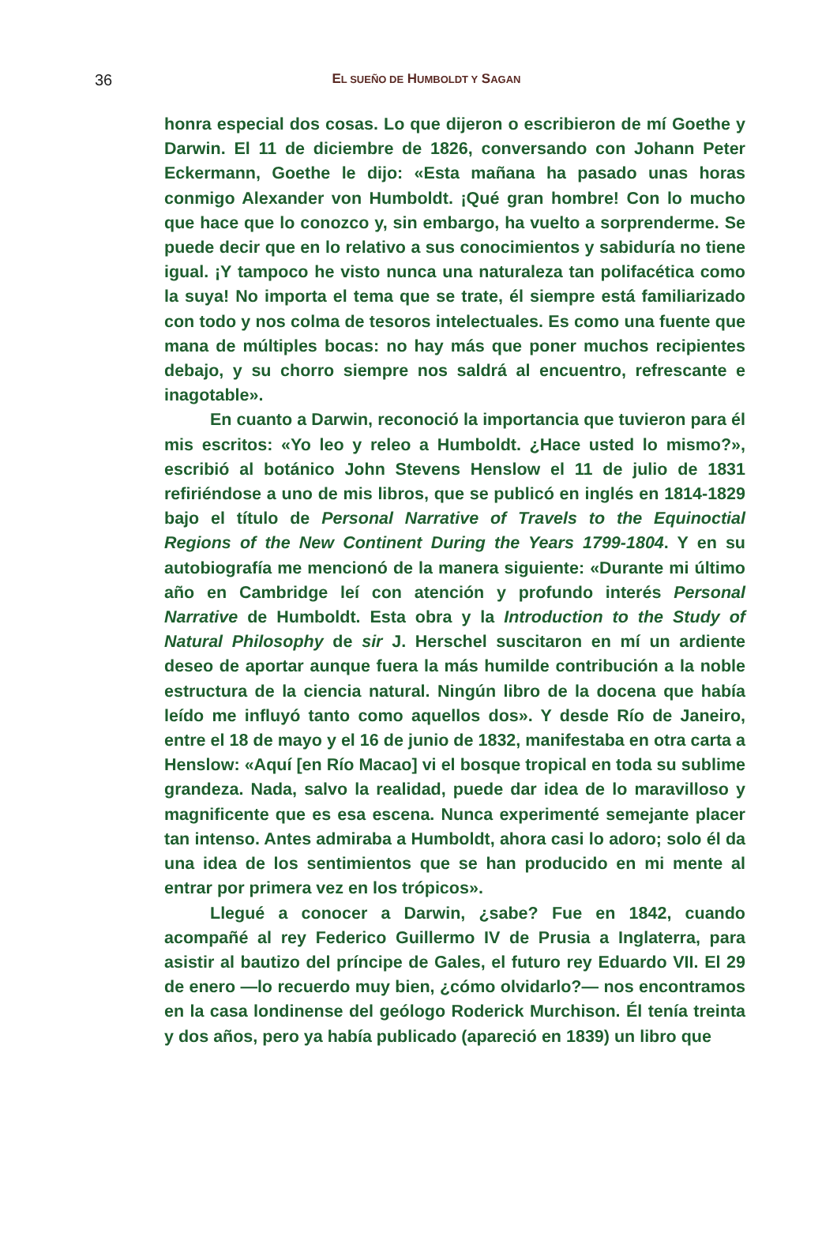36
EL SUEÑO DE HUMBOLDT Y SAGAN
honra especial dos cosas. Lo que dijeron o escribieron de mí Goethe y Darwin. El 11 de diciembre de 1826, conversando con Johann Peter Eckermann, Goethe le dijo: «Esta mañana ha pasado unas horas conmigo Alexander von Humboldt. ¡Qué gran hombre! Con lo mucho que hace que lo conozco y, sin embargo, ha vuelto a sorprenderme. Se puede decir que en lo relativo a sus conocimientos y sabiduría no tiene igual. ¡Y tampoco he visto nunca una naturaleza tan polifacética como la suya! No importa el tema que se trate, él siempre está familiarizado con todo y nos colma de tesoros intelectuales. Es como una fuente que mana de múltiples bocas: no hay más que poner muchos recipientes debajo, y su chorro siempre nos saldrá al encuentro, refrescante e inagotable».
En cuanto a Darwin, reconoció la importancia que tuvieron para él mis escritos: «Yo leo y releo a Humboldt. ¿Hace usted lo mismo?», escribió al botánico John Stevens Henslow el 11 de julio de 1831 refiriéndose a uno de mis libros, que se publicó en inglés en 1814-1829 bajo el título de Personal Narrative of Travels to the Equinoctial Regions of the New Continent During the Years 1799-1804. Y en su autobiografía me mencionó de la manera siguiente: «Durante mi último año en Cambridge leí con atención y profundo interés Personal Narrative de Humboldt. Esta obra y la Introduction to the Study of Natural Philosophy de sir J. Herschel suscitaron en mí un ardiente deseo de aportar aunque fuera la más humilde contribución a la noble estructura de la ciencia natural. Ningún libro de la docena que había leído me influyó tanto como aquellos dos». Y desde Río de Janeiro, entre el 18 de mayo y el 16 de junio de 1832, manifestaba en otra carta a Henslow: «Aquí [en Río Macao] vi el bosque tropical en toda su sublime grandeza. Nada, salvo la realidad, puede dar idea de lo maravilloso y magnificente que es esa escena. Nunca experimenté semejante placer tan intenso. Antes admiraba a Humboldt, ahora casi lo adoro; solo él da una idea de los sentimientos que se han producido en mi mente al entrar por primera vez en los trópicos».
Llegué a conocer a Darwin, ¿sabe? Fue en 1842, cuando acompañé al rey Federico Guillermo IV de Prusia a Inglaterra, para asistir al bautizo del príncipe de Gales, el futuro rey Eduardo VII. El 29 de enero —lo recuerdo muy bien, ¿cómo olvidarlo?— nos encontramos en la casa londinense del geólogo Roderick Murchison. Él tenía treinta y dos años, pero ya había publicado (apareció en 1839) un libro que